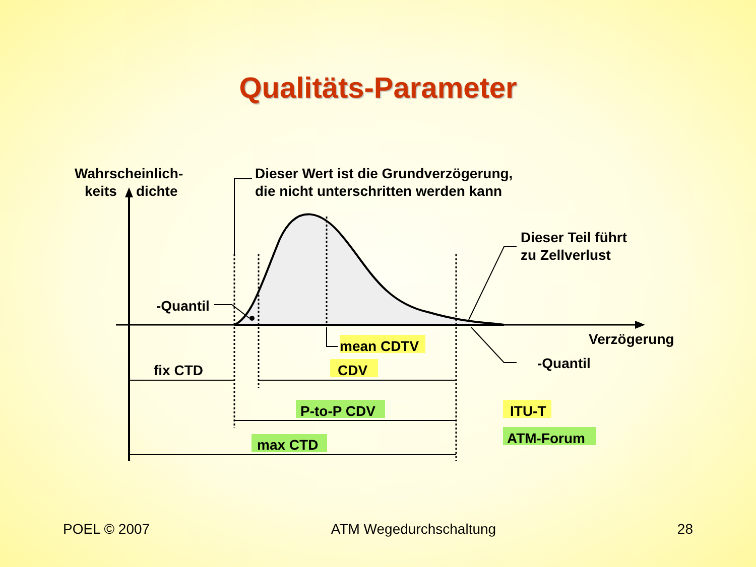Qualitäts-Parameter
Wahrscheinlich-
keits
dichte
Dieser Wert ist die Grundverzögerung,
die nicht unterschritten werden kann
Dieser Teil führt
zu Zellverlust
-Quantil
Verzögerung
-Quantil
mean CDTV
CDV
fix CTD
P-to-P CDV
max CTD
ITU-T
ATM-Forum
POEL © 2007 ATM Wegedurchschaltung 28